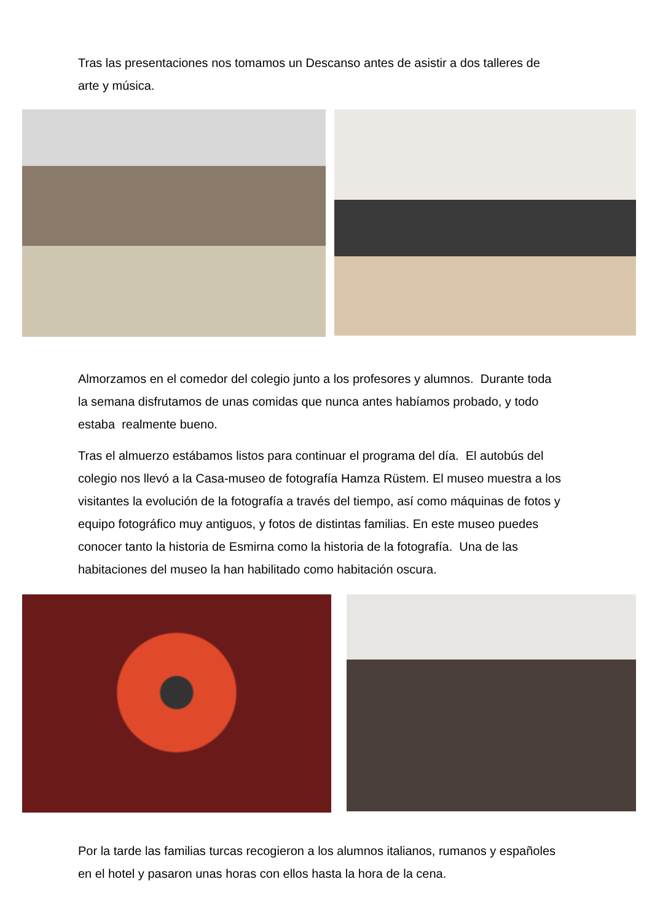Tras las presentaciones nos tomamos un Descanso antes de asistir a dos talleres de arte y música.
Almorzamos en el comedor del colegio junto a los profesores y alumnos. Durante toda la semana disfrutamos de unas comidas que nunca antes habíamos probado, y todo estaba realmente bueno.
Tras el almuerzo estábamos listos para continuar el programa del día. El autobús del colegio nos llevó a la Casa-museo de fotografía Hamza Rüstem. El museo muestra a los visitantes la evolución de la fotografía a través del tiempo, así como máquinas de fotos y equipo fotográfico muy antiguos, y fotos de distintas familias. En este museo puedes conocer tanto la historia de Esmirna como la historia de la fotografía. Una de las habitaciones del museo la han habilitado como habitación oscura.
Por la tarde las familias turcas recogieron a los alumnos italianos, rumanos y españoles en el hotel y pasaron unas horas con ellos hasta la hora de la cena.